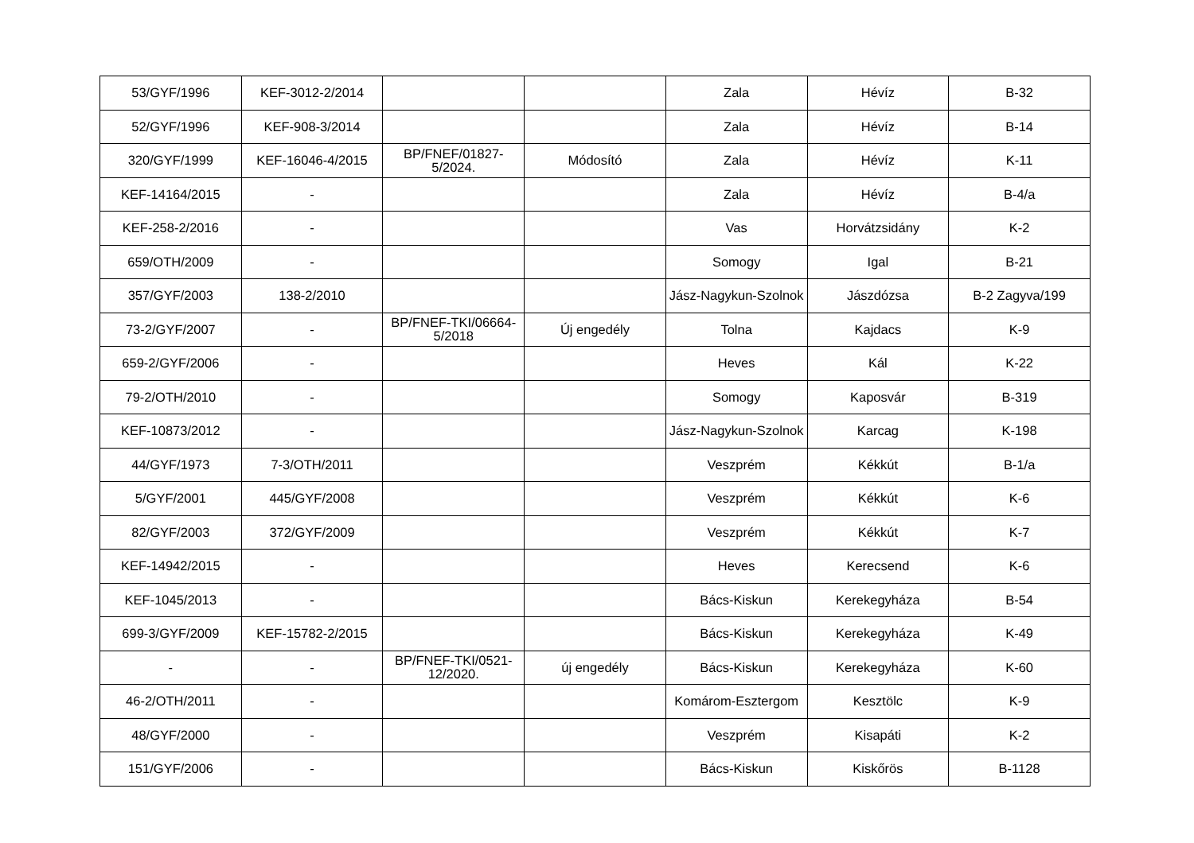| 53/GYF/1996 | KEF-3012-2/2014 | | | Zala | Hévíz | B-32 |
| 52/GYF/1996 | KEF-908-3/2014 | | | Zala | Hévíz | B-14 |
| 320/GYF/1999 | KEF-16046-4/2015 | BP/FNEF/01827-5/2024. | Módosító | Zala | Hévíz | K-11 |
| KEF-14164/2015 | - | | | Zala | Hévíz | B-4/a |
| KEF-258-2/2016 | - | | | Vas | Horvátzsidány | K-2 |
| 659/OTH/2009 | - | | | Somogy | Igal | B-21 |
| 357/GYF/2003 | 138-2/2010 | | | Jász-Nagykun-Szolnok | Jászdózsa | B-2 Zagyva/199 |
| 73-2/GYF/2007 | - | BP/FNEF-TKI/06664-5/2018 | Új engedély | Tolna | Kajdacs | K-9 |
| 659-2/GYF/2006 | - | | | Heves | Kál | K-22 |
| 79-2/OTH/2010 | - | | | Somogy | Kaposvár | B-319 |
| KEF-10873/2012 | - | | | Jász-Nagykun-Szolnok | Karcag | K-198 |
| 44/GYF/1973 | 7-3/OTH/2011 | | | Veszprém | Kékkút | B-1/a |
| 5/GYF/2001 | 445/GYF/2008 | | | Veszprém | Kékkút | K-6 |
| 82/GYF/2003 | 372/GYF/2009 | | | Veszprém | Kékkút | K-7 |
| KEF-14942/2015 | - | | | Heves | Kerecsend | K-6 |
| KEF-1045/2013 | - | | | Bács-Kiskun | Kerekegyháza | B-54 |
| 699-3/GYF/2009 | KEF-15782-2/2015 | | | Bács-Kiskun | Kerekegyháza | K-49 |
| - | - | BP/FNEF-TKI/0521-12/2020. | új engedély | Bács-Kiskun | Kerekegyháza | K-60 |
| 46-2/OTH/2011 | - | | | Komárom-Esztergom | Kesztölc | K-9 |
| 48/GYF/2000 | - | | | Veszprém | Kisapáti | K-2 |
| 151/GYF/2006 | - | | | Bács-Kiskun | Kiskőrös | B-1128 |